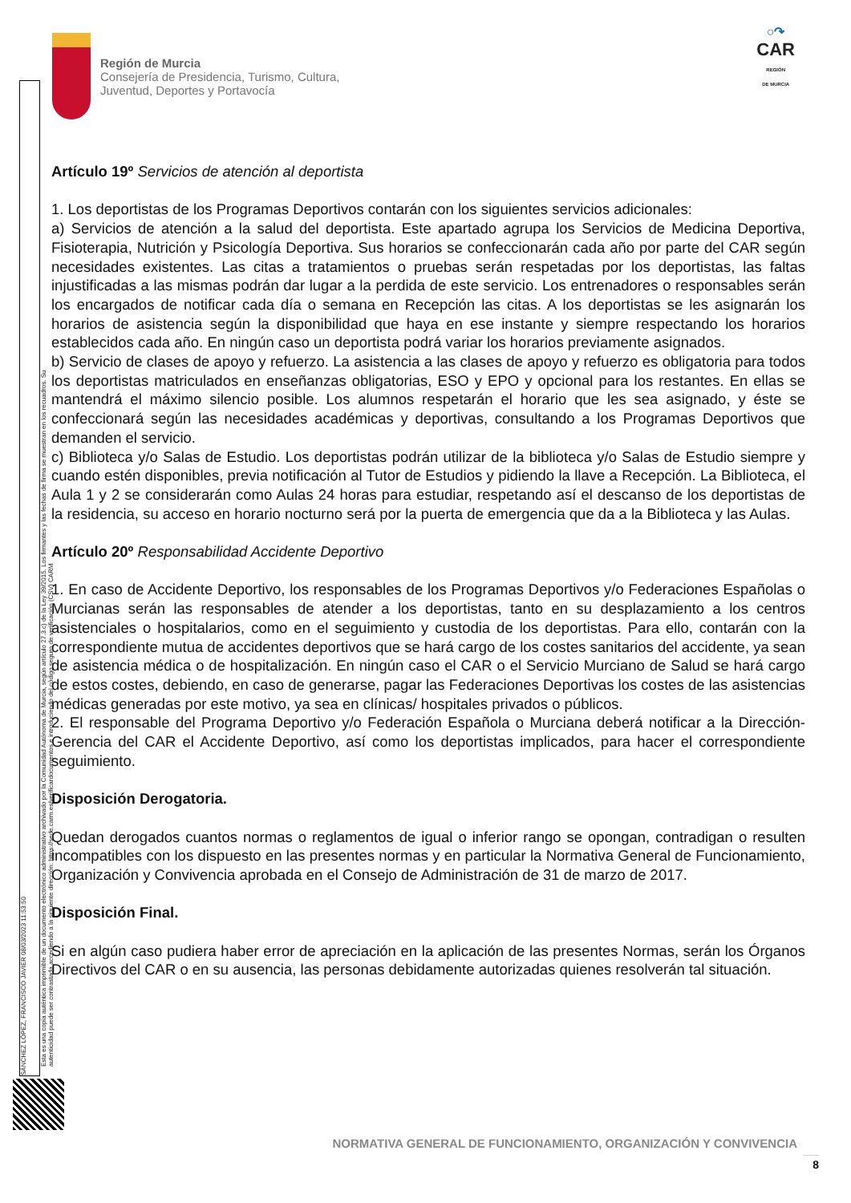SÁNCHEZ LÓPEZ, FRANCISCO JAVIER 08/03/2023 11:53:50
Esta es una copia auténtica imprimible de un documento electrónico administrativo archivado por la Comunidad Autónoma de Murcia, según artículo 27.3.c) de la Ley 39/2015. Los firmantes y las fechas de firma se muestran en los recuadros. Su autenticidad puede ser contrastada accediendo a la siguiente dirección: https://sede.carm.es/verificardocumentos e introduciendo del código seguro de verificación (CSV) CARM
Región de Murcia
Consejería de Presidencia, Turismo, Cultura,
Juventud, Deportes y Portavocía
○↷
CAR
REGIÓN
DE MURCIA
Artículo 19º Servicios de atención al deportista
1. Los deportistas de los Programas Deportivos contarán con los siguientes servicios adicionales:
a) Servicios de atención a la salud del deportista. Este apartado agrupa los Servicios de Medicina Deportiva, Fisioterapia, Nutrición y Psicología Deportiva. Sus horarios se confeccionarán cada año por parte del CAR según necesidades existentes. Las citas a tratamientos o pruebas serán respetadas por los deportistas, las faltas injustificadas a las mismas podrán dar lugar a la perdida de este servicio. Los entrenadores o responsables serán los encargados de notificar cada día o semana en Recepción las citas. A los deportistas se les asignarán los horarios de asistencia según la disponibilidad que haya en ese instante y siempre respectando los horarios establecidos cada año. En ningún caso un deportista podrá variar los horarios previamente asignados.
b) Servicio de clases de apoyo y refuerzo. La asistencia a las clases de apoyo y refuerzo es obligatoria para todos los deportistas matriculados en enseñanzas obligatorias, ESO y EPO y opcional para los restantes. En ellas se mantendrá el máximo silencio posible. Los alumnos respetarán el horario que les sea asignado, y éste se confeccionará según las necesidades académicas y deportivas, consultando a los Programas Deportivos que demanden el servicio.
c) Biblioteca y/o Salas de Estudio. Los deportistas podrán utilizar de la biblioteca y/o Salas de Estudio siempre y cuando estén disponibles, previa notificación al Tutor de Estudios y pidiendo la llave a Recepción. La Biblioteca, el Aula 1 y 2 se considerarán como Aulas 24 horas para estudiar, respetando así el descanso de los deportistas de la residencia, su acceso en horario nocturno será por la puerta de emergencia que da a la Biblioteca y las Aulas.
Artículo 20º Responsabilidad Accidente Deportivo
1. En caso de Accidente Deportivo, los responsables de los Programas Deportivos y/o Federaciones Españolas o Murcianas serán las responsables de atender a los deportistas, tanto en su desplazamiento a los centros asistenciales o hospitalarios, como en el seguimiento y custodia de los deportistas. Para ello, contarán con la correspondiente mutua de accidentes deportivos que se hará cargo de los costes sanitarios del accidente, ya sean de asistencia médica o de hospitalización. En ningún caso el CAR o el Servicio Murciano de Salud se hará cargo de estos costes, debiendo, en caso de generarse, pagar las Federaciones Deportivas los costes de las asistencias médicas generadas por este motivo, ya sea en clínicas/ hospitales privados o públicos.
2. El responsable del Programa Deportivo y/o Federación Española o Murciana deberá notificar a la Dirección-Gerencia del CAR el Accidente Deportivo, así como los deportistas implicados, para hacer el correspondiente seguimiento.
Disposición Derogatoria.
Quedan derogados cuantos normas o reglamentos de igual o inferior rango se opongan, contradigan o resulten incompatibles con los dispuesto en las presentes normas y en particular la Normativa General de Funcionamiento, Organización y Convivencia aprobada en el Consejo de Administración de 31 de marzo de 2017.
Disposición Final.
Si en algún caso pudiera haber error de apreciación en la aplicación de las presentes Normas, serán los Órganos Directivos del CAR o en su ausencia, las personas debidamente autorizadas quienes resolverán tal situación.
NORMATIVA GENERAL DE FUNCIONAMIENTO, ORGANIZACIÓN Y CONVIVENCIA
8